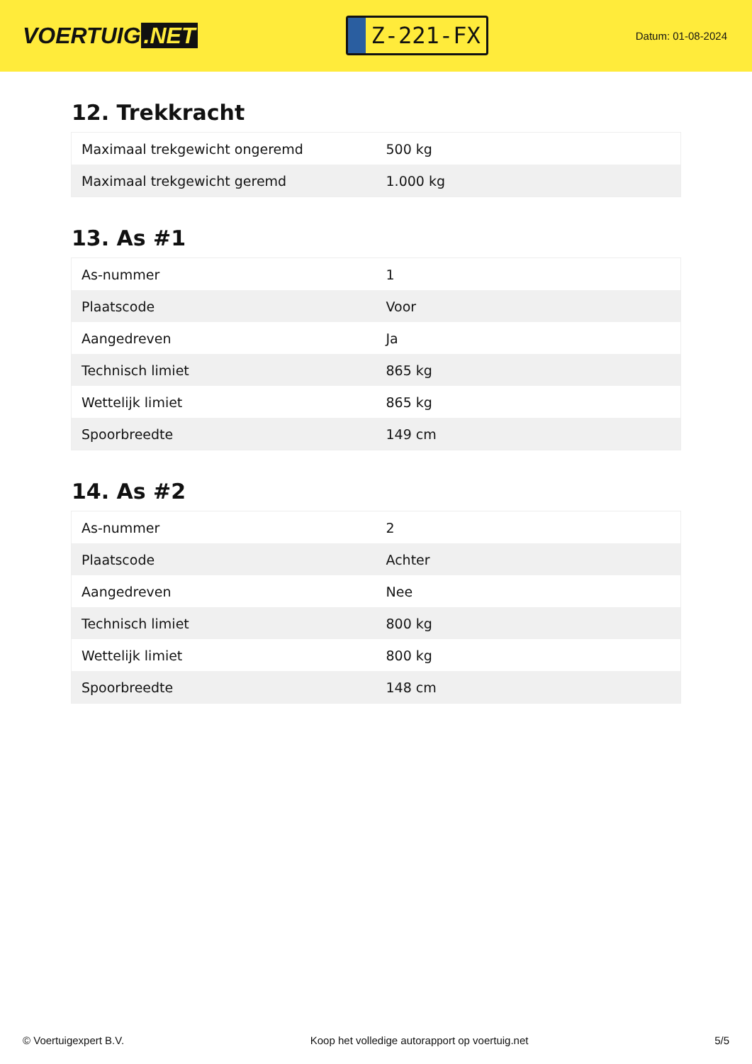VOERTUIG.NET
Z-221-FX
Datum: 01-08-2024
12. Trekkracht
| Maximaal trekgewicht ongeremd | 500 kg |
| Maximaal trekgewicht geremd | 1.000 kg |
13. As #1
| As-nummer | 1 |
| Plaatscode | Voor |
| Aangedreven | Ja |
| Technisch limiet | 865 kg |
| Wettelijk limiet | 865 kg |
| Spoorbreedte | 149 cm |
14. As #2
| As-nummer | 2 |
| Plaatscode | Achter |
| Aangedreven | Nee |
| Technisch limiet | 800 kg |
| Wettelijk limiet | 800 kg |
| Spoorbreedte | 148 cm |
© Voertuigexpert B.V. Koop het volledige autorapport op voertuig.net 5/5